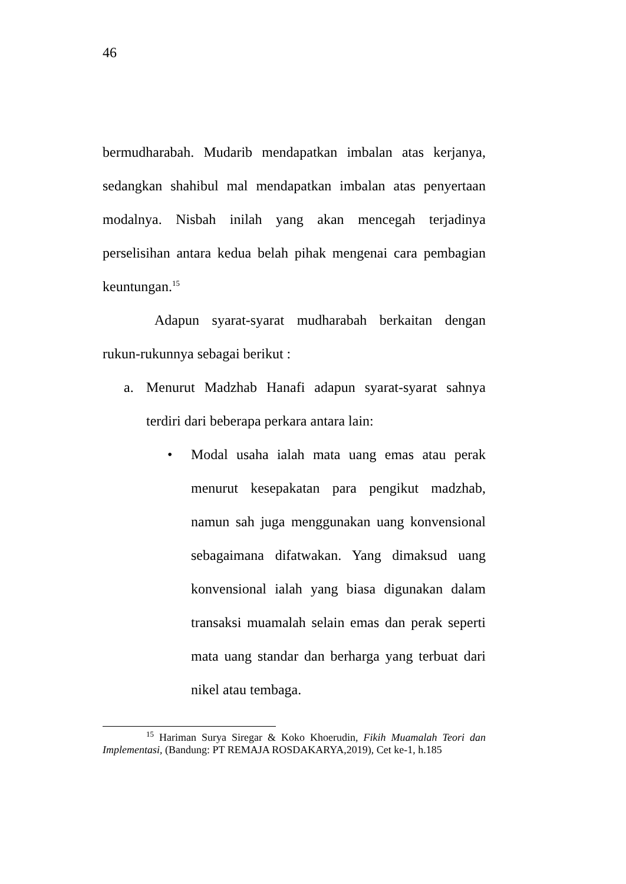46
bermudharabah. Mudarib mendapatkan imbalan atas kerjanya, sedangkan shahibul mal mendapatkan imbalan atas penyertaan modalnya. Nisbah inilah yang akan mencegah terjadinya perselisihan antara kedua belah pihak mengenai cara pembagian keuntungan.<sup>15</sup>
Adapun syarat-syarat mudharabah berkaitan dengan rukun-rukunnya sebagai berikut :
a. Menurut Madzhab Hanafi adapun syarat-syarat sahnya terdiri dari beberapa perkara antara lain:
• Modal usaha ialah mata uang emas atau perak menurut kesepakatan para pengikut madzhab, namun sah juga menggunakan uang konvensional sebagaimana difatwakan. Yang dimaksud uang konvensional ialah yang biasa digunakan dalam transaksi muamalah selain emas dan perak seperti mata uang standar dan berharga yang terbuat dari nikel atau tembaga.
<sup>15</sup> Hariman Surya Siregar & Koko Khoerudin, Fikih Muamalah Teori dan Implementasi, (Bandung: PT REMAJA ROSDAKARYA,2019), Cet ke-1, h.185